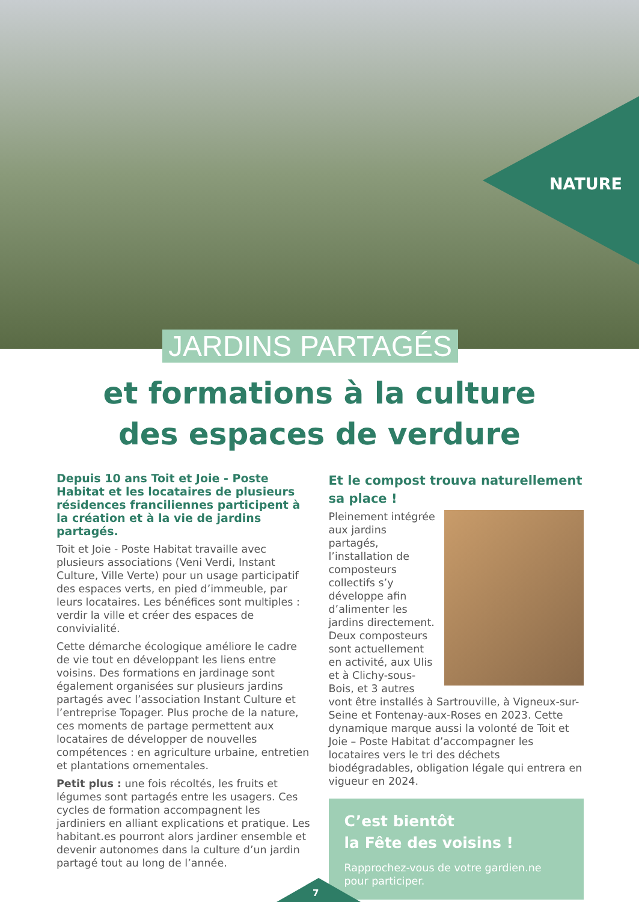NATURE
JARDINS PARTAGÉS
et formations à la culture
des espaces de verdure
Depuis 10 ans Toit et Joie - Poste Habitat et les locataires de plusieurs résidences franciliennes participent à la création et à la vie de jardins partagés.
Toit et Joie - Poste Habitat travaille avec plusieurs associations (Veni Verdi, Instant Culture, Ville Verte) pour un usage participatif des espaces verts, en pied d’immeuble, par leurs locataires. Les bénéfices sont multiples : verdir la ville et créer des espaces de convivialité.
Cette démarche écologique améliore le cadre de vie tout en développant les liens entre voisins. Des formations en jardinage sont également organisées sur plusieurs jardins partagés avec l’association Instant Culture et l’entreprise Topager. Plus proche de la nature, ces moments de partage permettent aux locataires de développer de nouvelles compétences : en agriculture urbaine, entretien et plantations ornementales.
Petit plus : une fois récoltés, les fruits et légumes sont partagés entre les usagers. Ces cycles de formation accompagnent les jardiniers en alliant explications et pratique. Les habitant.es pourront alors jardiner ensemble et devenir autonomes dans la culture d’un jardin partagé tout au long de l’année.
Et le compost trouva naturellement sa place !
Pleinement intégrée aux jardins partagés, l’installation de composteurs collectifs s’y développe afin d’alimenter les jardins directement. Deux composteurs sont actuellement en activité, aux Ulis et à Clichy-sous-Bois, et 3 autres vont être installés à Sartrouville, à Vigneux-sur-Seine et Fontenay-aux-Roses en 2023. Cette dynamique marque aussi la volonté de Toit et Joie – Poste Habitat d’accompagner les locataires vers le tri des déchets biodégradables, obligation légale qui entrera en vigueur en 2024.
C’est bientôt
la Fête des voisins !
Rapprochez-vous de votre gardien.ne pour participer.
7